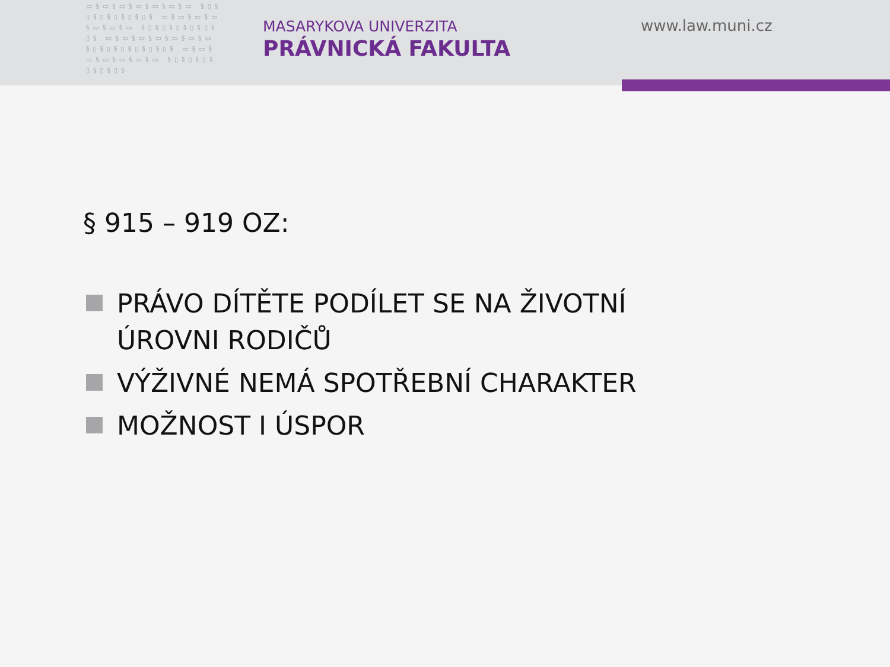▭§▭§▭§▭§▭§▭§▭ §▯§▯§▯§▯§▯§▯§ ▭§▭§▭§▭§▭§▭§▭ §▯§▯§▯§▯§▯§▯§ ▭§▭§▭§▭§▭§▭§▭ §▯§▯§▯§▯§▯§▯§ ▭§▭§▭§▭§▭§▭§▭ §▯§▯§▯§▯§▯§▯§
MASARYKOVA UNIVERZITA
PRÁVNICKÁ FAKULTA
www.law.muni.cz
§ 915 – 919 OZ:
PRÁVO DÍTĚTE PODÍLET SE NA ŽIVOTNÍ ÚROVNI RODIČŮ
VÝŽIVNÉ NEMÁ SPOTŘEBNÍ CHARAKTER
MOŽNOST I ÚSPOR